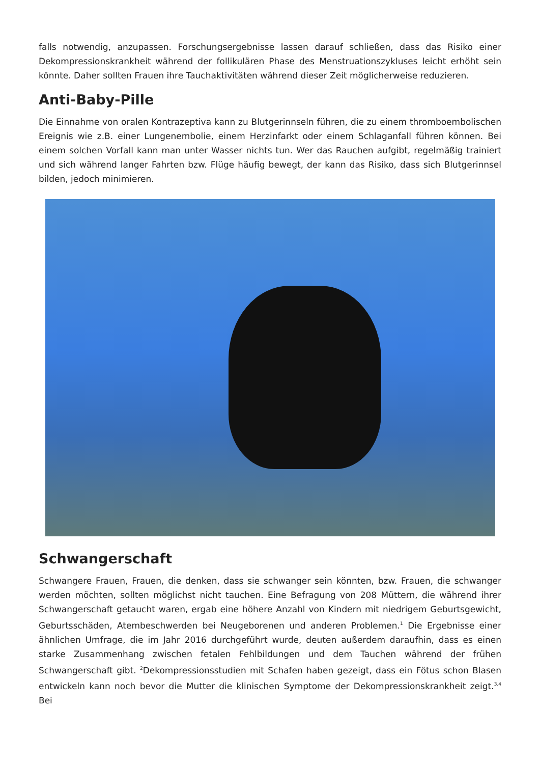falls notwendig, anzupassen. Forschungsergebnisse lassen darauf schließen, dass das Risiko einer Dekompressionskrankheit während der follikulären Phase des Menstruationszykluses leicht erhöht sein könnte. Daher sollten Frauen ihre Tauchaktivitäten während dieser Zeit möglicherweise reduzieren.
Anti-Baby-Pille
Die Einnahme von oralen Kontrazeptiva kann zu Blutgerinnseln führen, die zu einem thromboembolischen Ereignis wie z.B. einer Lungenembolie, einem Herzinfarkt oder einem Schlaganfall führen können. Bei einem solchen Vorfall kann man unter Wasser nichts tun. Wer das Rauchen aufgibt, regelmäßig trainiert und sich während langer Fahrten bzw. Flüge häufig bewegt, der kann das Risiko, dass sich Blutgerinnsel bilden, jedoch minimieren.
Schwangerschaft
Schwangere Frauen, Frauen, die denken, dass sie schwanger sein könnten, bzw. Frauen, die schwanger werden möchten, sollten möglichst nicht tauchen. Eine Befragung von 208 Müttern, die während ihrer Schwangerschaft getaucht waren, ergab eine höhere Anzahl von Kindern mit niedrigem Geburtsgewicht, Geburtsschäden, Atembeschwerden bei Neugeborenen und anderen Problemen.<sup>1</sup> Die Ergebnisse einer ähnlichen Umfrage, die im Jahr 2016 durchgeführt wurde, deuten außerdem daraufhin, dass es einen starke Zusammenhang zwischen fetalen Fehlbildungen und dem Tauchen während der frühen Schwangerschaft gibt. <sup>2</sup>Dekompressionsstudien mit Schafen haben gezeigt, dass ein Fötus schon Blasen entwickeln kann noch bevor die Mutter die klinischen Symptome der Dekompressionskrankheit zeigt.<sup>3,4</sup> Bei